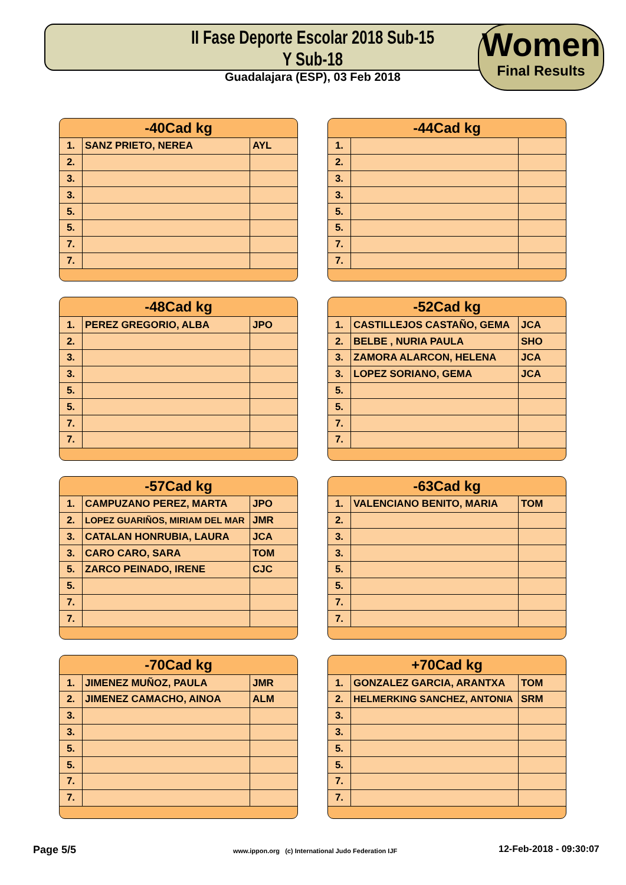II Fase Deporte Escolar 2018 Sub-15 Y Sub-18
Guadalajara (ESP), 03 Feb 2018
Women
Final Results
-40Cad kg
| 1. | SANZ PRIETO, NEREA | AYL |
| 2. | | |
| 3. | | |
| 3. | | |
| 5. | | |
| 5. | | |
| 7. | | |
| 7. | | |
-44Cad kg
| 1. | | |
| 2. | | |
| 3. | | |
| 3. | | |
| 5. | | |
| 5. | | |
| 7. | | |
| 7. | | |
-48Cad kg
| 1. | PEREZ GREGORIO, ALBA | JPO |
| 2. | | |
| 3. | | |
| 3. | | |
| 5. | | |
| 5. | | |
| 7. | | |
| 7. | | |
-52Cad kg
| 1. | CASTILLEJOS CASTAÑO, GEMA | JCA |
| 2. | BELBE , NURIA PAULA | SHO |
| 3. | ZAMORA ALARCON, HELENA | JCA |
| 3. | LOPEZ SORIANO, GEMA | JCA |
| 5. | | |
| 5. | | |
| 7. | | |
| 7. | | |
-57Cad kg
| 1. | CAMPUZANO PEREZ, MARTA | JPO |
| 2. | LOPEZ GUARIÑOS, MIRIAM DEL MAR | JMR |
| 3. | CATALAN HONRUBIA, LAURA | JCA |
| 3. | CARO CARO, SARA | TOM |
| 5. | ZARCO PEINADO, IRENE | CJC |
| 5. | | |
| 7. | | |
| 7. | | |
-63Cad kg
| 1. | VALENCIANO BENITO, MARIA | TOM |
| 2. | | |
| 3. | | |
| 3. | | |
| 5. | | |
| 5. | | |
| 7. | | |
| 7. | | |
-70Cad kg
| 1. | JIMENEZ MUÑOZ, PAULA | JMR |
| 2. | JIMENEZ CAMACHO, AINOA | ALM |
| 3. | | |
| 3. | | |
| 5. | | |
| 5. | | |
| 7. | | |
| 7. | | |
+70Cad kg
| 1. | GONZALEZ GARCIA, ARANTXA | TOM |
| 2. | HELMERKING SANCHEZ, ANTONIA | SRM |
| 3. | | |
| 3. | | |
| 5. | | |
| 5. | | |
| 7. | | |
| 7. | | |
Page 5/5
www.ippon.org (c) International Judo Federation IJF
12-Feb-2018 - 09:30:07